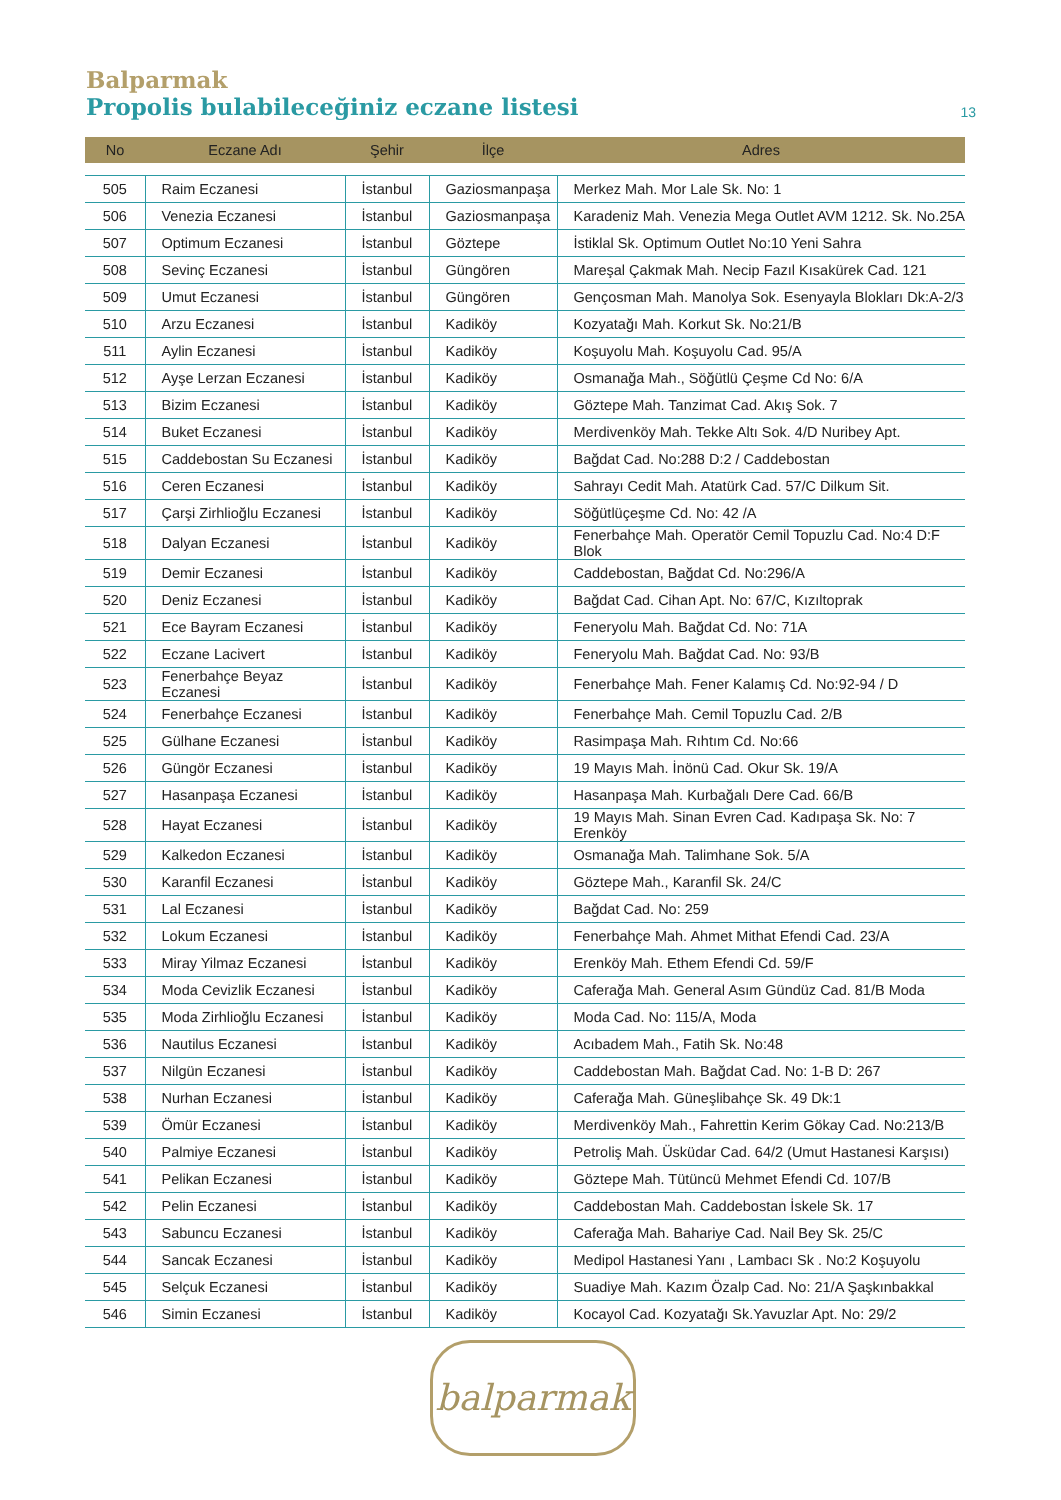Balparmak
Propolis bulabileceğiniz eczane listesi 13
| No | Eczane Adı | Şehir | İlçe | Adres |
| --- | --- | --- | --- | --- |
| 505 | Raim Eczanesi | İstanbul | Gaziosmanpaşa | Merkez Mah. Mor Lale Sk. No: 1 |
| 506 | Venezia Eczanesi | İstanbul | Gaziosmanpaşa | Karadeniz Mah. Venezia Mega Outlet AVM 1212. Sk. No.25A |
| 507 | Optimum Eczanesi | İstanbul | Göztepe | İstiklal Sk. Optimum Outlet No:10 Yeni Sahra |
| 508 | Sevinç Eczanesi | İstanbul | Güngören | Mareşal Çakmak Mah. Necip Fazıl Kısakürek Cad. 121 |
| 509 | Umut Eczanesi | İstanbul | Güngören | Gençosman Mah. Manolya Sok. Esenyayla Blokları Dk:A-2/3 |
| 510 | Arzu Eczanesi | İstanbul | Kadiköy | Kozyatağı Mah. Korkut Sk. No:21/B |
| 511 | Aylin Eczanesi | İstanbul | Kadiköy | Koşuyolu Mah. Koşuyolu Cad. 95/A |
| 512 | Ayşe Lerzan Eczanesi | İstanbul | Kadiköy | Osmanağa Mah., Söğütlü Çeşme Cd No: 6/A |
| 513 | Bizim Eczanesi | İstanbul | Kadiköy | Göztepe Mah. Tanzimat Cad. Akış Sok. 7 |
| 514 | Buket Eczanesi | İstanbul | Kadiköy | Merdivenköy Mah. Tekke Altı Sok. 4/D Nuribey Apt. |
| 515 | Caddebostan Su Eczanesi | İstanbul | Kadiköy | Bağdat Cad. No:288 D:2 / Caddebostan |
| 516 | Ceren Eczanesi | İstanbul | Kadiköy | Sahrayı Cedit Mah. Atatürk Cad. 57/C Dilkum Sit. |
| 517 | Çarşi Zirhlioğlu Eczanesi | İstanbul | Kadiköy | Söğütlüçeşme Cd. No: 42 /A |
| 518 | Dalyan Eczanesi | İstanbul | Kadiköy | Fenerbahçe Mah. Operatör Cemil Topuzlu Cad. No:4 D:F Blok |
| 519 | Demir Eczanesi | İstanbul | Kadiköy | Caddebostan, Bağdat Cd. No:296/A |
| 520 | Deniz Eczanesi | İstanbul | Kadiköy | Bağdat Cad. Cihan Apt. No: 67/C, Kızıltoprak |
| 521 | Ece Bayram Eczanesi | İstanbul | Kadiköy | Feneryolu Mah. Bağdat Cd. No: 71A |
| 522 | Eczane Lacivert | İstanbul | Kadiköy | Feneryolu Mah. Bağdat Cad. No: 93/B |
| 523 | Fenerbahçe Beyaz Eczanesi | İstanbul | Kadiköy | Fenerbahçe Mah. Fener Kalamış Cd. No:92-94 / D |
| 524 | Fenerbahçe Eczanesi | İstanbul | Kadiköy | Fenerbahçe Mah. Cemil Topuzlu Cad. 2/B |
| 525 | Gülhane Eczanesi | İstanbul | Kadiköy | Rasimpaşa Mah. Rıhtım Cd. No:66 |
| 526 | Güngör Eczanesi | İstanbul | Kadiköy | 19 Mayıs Mah. İnönü Cad. Okur Sk. 19/A |
| 527 | Hasanpaşa Eczanesi | İstanbul | Kadiköy | Hasanpaşa Mah. Kurbağalı Dere Cad. 66/B |
| 528 | Hayat Eczanesi | İstanbul | Kadiköy | 19 Mayıs Mah. Sinan Evren Cad. Kadıpaşa Sk. No: 7 Erenköy |
| 529 | Kalkedon Eczanesi | İstanbul | Kadiköy | Osmanağa Mah. Talimhane Sok. 5/A |
| 530 | Karanfil Eczanesi | İstanbul | Kadiköy | Göztepe Mah., Karanfil Sk. 24/C |
| 531 | Lal Eczanesi | İstanbul | Kadiköy | Bağdat Cad. No: 259 |
| 532 | Lokum Eczanesi | İstanbul | Kadiköy | Fenerbahçe Mah. Ahmet Mithat Efendi Cad. 23/A |
| 533 | Miray Yilmaz Eczanesi | İstanbul | Kadiköy | Erenköy Mah. Ethem Efendi Cd. 59/F |
| 534 | Moda Cevizlik Eczanesi | İstanbul | Kadiköy | Caferağa Mah. General Asım Gündüz Cad. 81/B Moda |
| 535 | Moda Zirhlioğlu Eczanesi | İstanbul | Kadiköy | Moda Cad. No: 115/A, Moda |
| 536 | Nautilus Eczanesi | İstanbul | Kadiköy | Acıbadem Mah., Fatih Sk. No:48 |
| 537 | Nilgün Eczanesi | İstanbul | Kadiköy | Caddebostan Mah. Bağdat Cad. No: 1-B D: 267 |
| 538 | Nurhan Eczanesi | İstanbul | Kadiköy | Caferağa Mah. Güneşlibahçe Sk. 49 Dk:1 |
| 539 | Ömür Eczanesi | İstanbul | Kadiköy | Merdivenköy Mah., Fahrettin Kerim Gökay Cad. No:213/B |
| 540 | Palmiye Eczanesi | İstanbul | Kadiköy | Petroliş Mah. Üsküdar Cad. 64/2 (Umut Hastanesi Karşısı) |
| 541 | Pelikan Eczanesi | İstanbul | Kadiköy | Göztepe Mah. Tütüncü Mehmet Efendi Cd. 107/B |
| 542 | Pelin Eczanesi | İstanbul | Kadiköy | Caddebostan Mah. Caddebostan İskele Sk. 17 |
| 543 | Sabuncu Eczanesi | İstanbul | Kadiköy | Caferağa Mah. Bahariye Cad. Nail Bey Sk. 25/C |
| 544 | Sancak Eczanesi | İstanbul | Kadiköy | Medipol Hastanesi Yanı , Lambacı Sk . No:2 Koşuyolu |
| 545 | Selçuk Eczanesi | İstanbul | Kadiköy | Suadiye Mah. Kazım Özalp Cad. No: 21/A Şaşkınbakkal |
| 546 | Simin Eczanesi | İstanbul | Kadiköy | Kocayol Cad. Kozyatağı Sk.Yavuzlar Apt. No: 29/2 |
balparmak